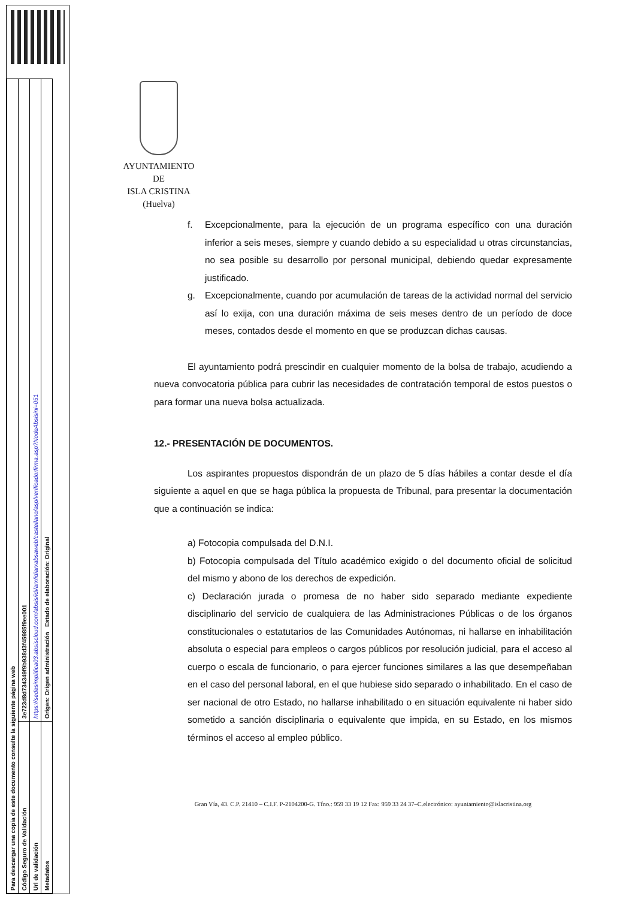| Para descargar una copia de este documento consulte la siguiente página web | |
| Código Seguro de Validación | 3e723d8d734349f9b938d3f45985f9ee001 |
| Url de validación | https://sedesimplifica03.absiscloud.com/absis/idi/arx/idiarxabsaweb/castellano/asp/verificadorfirma.asp?NodeAbsisini=051 |
| Metadatos | Origen: Origen administración Estado de elaboración: Original |
AYUNTAMIENTO
DE
ISLA CRISTINA
(Huelva)
f. Excepcionalmente, para la ejecución de un programa específico con una duración inferior a seis meses, siempre y cuando debido a su especialidad u otras circunstancias, no sea posible su desarrollo por personal municipal, debiendo quedar expresamente justificado.
g. Excepcionalmente, cuando por acumulación de tareas de la actividad normal del servicio así lo exija, con una duración máxima de seis meses dentro de un período de doce meses, contados desde el momento en que se produzcan dichas causas.
El ayuntamiento podrá prescindir en cualquier momento de la bolsa de trabajo, acudiendo a nueva convocatoria pública para cubrir las necesidades de contratación temporal de estos puestos o para formar una nueva bolsa actualizada.
12.- PRESENTACIÓN DE DOCUMENTOS.
Los aspirantes propuestos dispondrán de un plazo de 5 días hábiles a contar desde el día siguiente a aquel en que se haga pública la propuesta de Tribunal, para presentar la documentación que a continuación se indica:
a) Fotocopia compulsada del D.N.I.
b) Fotocopia compulsada del Título académico exigido o del documento oficial de solicitud del mismo y abono de los derechos de expedición.
c) Declaración jurada o promesa de no haber sido separado mediante expediente disciplinario del servicio de cualquiera de las Administraciones Públicas o de los órganos constitucionales o estatutarios de las Comunidades Autónomas, ni hallarse en inhabilitación absoluta o especial para empleos o cargos públicos por resolución judicial, para el acceso al cuerpo o escala de funcionario, o para ejercer funciones similares a las que desempeñaban en el caso del personal laboral, en el que hubiese sido separado o inhabilitado. En el caso de ser nacional de otro Estado, no hallarse inhabilitado o en situación equivalente ni haber sido sometido a sanción disciplinaria o equivalente que impida, en su Estado, en los mismos términos el acceso al empleo público.
Gran Vía, 43. C.P. 21410 – C.I.F. P-2104200-G. Tfno.: 959 33 19 12 Fax: 959 33 24 37–C.electrónico: ayuntamiento@islacristina.org